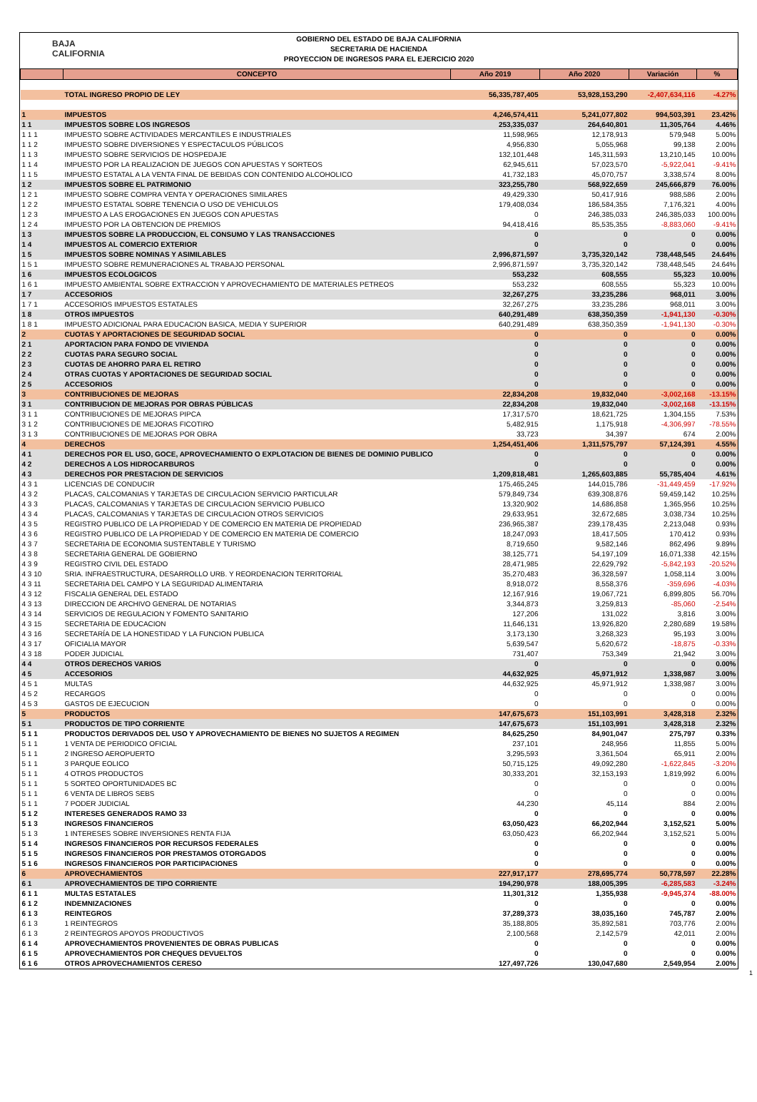BAJA
CALIFORNIA
GOBIERNO DEL ESTADO DE BAJA CALIFORNIA
SECRETARIA DE HACIENDA
PROYECCION DE INGRESOS PARA EL EJERCICIO 2020
| | CONCEPTO | Año 2019 | Año 2020 | Variación | % |
| --- | --- | --- | --- | --- | --- |
| | TOTAL INGRESO PROPIO DE LEY | 56,335,787,405 | 53,928,153,290 | -2,407,634,116 | -4.27% |
| 1 | IMPUESTOS | 4,246,574,411 | 5,241,077,802 | 994,503,391 | 23.42% |
| 1 1 | IMPUESTOS SOBRE LOS INGRESOS | 253,335,037 | 264,640,801 | 11,305,764 | 4.46% |
| 1 1 1 | IMPUESTO SOBRE ACTIVIDADES MERCANTILES E INDUSTRIALES | 11,598,965 | 12,178,913 | 579,948 | 5.00% |
| 1 1 2 | IMPUESTO SOBRE DIVERSIONES Y ESPECTACULOS PÚBLICOS | 4,956,830 | 5,055,968 | 99,138 | 2.00% |
| 1 1 3 | IMPUESTO SOBRE SERVICIOS DE HOSPEDAJE | 132,101,448 | 145,311,593 | 13,210,145 | 10.00% |
| 1 1 4 | IMPUESTO POR LA REALIZACION DE JUEGOS CON APUESTAS Y SORTEOS | 62,945,611 | 57,023,570 | -5,922,041 | -9.41% |
| 1 1 5 | IMPUESTO ESTATAL A LA VENTA FINAL DE BEBIDAS CON CONTENIDO ALCOHOLICO | 41,732,183 | 45,070,757 | 3,338,574 | 8.00% |
| 1 2 | IMPUESTOS SOBRE EL PATRIMONIO | 323,255,780 | 568,922,659 | 245,666,879 | 76.00% |
| 1 2 1 | IMPUESTO SOBRE COMPRA VENTA Y OPERACIONES SIMILARES | 49,429,330 | 50,417,916 | 988,586 | 2.00% |
| 1 2 2 | IMPUESTO ESTATAL SOBRE TENENCIA O USO DE VEHICULOS | 179,408,034 | 186,584,355 | 7,176,321 | 4.00% |
| 1 2 3 | IMPUESTO A LAS EROGACIONES EN JUEGOS CON APUESTAS | 0 | 246,385,033 | 246,385,033 | 100.00% |
| 1 2 4 | IMPUESTO POR LA OBTENCION DE PREMIOS | 94,418,416 | 85,535,355 | -8,883,060 | -9.41% |
| 1 3 | IMPUESTOS SOBRE LA PRODUCCION, EL CONSUMO Y LAS TRANSACCIONES | 0 | 0 | 0 | 0.00% |
| 1 4 | IMPUESTOS AL COMERCIO EXTERIOR | 0 | 0 | 0 | 0.00% |
| 1 5 | IMPUESTOS SOBRE NOMINAS Y ASIMILABLES | 2,996,871,597 | 3,735,320,142 | 738,448,545 | 24.64% |
| 1 5 1 | IMPUESTO SOBRE REMUNERACIONES AL TRABAJO PERSONAL | 2,996,871,597 | 3,735,320,142 | 738,448,545 | 24.64% |
| 1 6 | IMPUESTOS ECOLOGICOS | 553,232 | 608,555 | 55,323 | 10.00% |
| 1 6 1 | IMPUESTO AMBIENTAL SOBRE EXTRACCION Y APROVECHAMIENTO DE MATERIALES PETREOS | 553,232 | 608,555 | 55,323 | 10.00% |
| 1 7 | ACCESORIOS | 32,267,275 | 33,235,286 | 968,011 | 3.00% |
| 1 7 1 | ACCESORIOS IMPUESTOS ESTATALES | 32,267,275 | 33,235,286 | 968,011 | 3.00% |
| 1 8 | OTROS IMPUESTOS | 640,291,489 | 638,350,359 | -1,941,130 | -0.30% |
| 1 8 1 | IMPUESTO ADICIONAL PARA EDUCACION BASICA, MEDIA Y SUPERIOR | 640,291,489 | 638,350,359 | -1,941,130 | -0.30% |
| 2 | CUOTAS Y APORTACIONES DE SEGURIDAD SOCIAL | 0 | 0 | 0 | 0.00% |
| 2 1 | APORTACION PARA FONDO DE VIVIENDA | 0 | 0 | 0 | 0.00% |
| 2 2 | CUOTAS PARA SEGURO SOCIAL | 0 | 0 | 0 | 0.00% |
| 2 3 | CUOTAS DE AHORRO PARA EL RETIRO | 0 | 0 | 0 | 0.00% |
| 2 4 | OTRAS CUOTAS Y APORTACIONES DE SEGURIDAD SOCIAL | 0 | 0 | 0 | 0.00% |
| 2 5 | ACCESORIOS | 0 | 0 | 0 | 0.00% |
| 3 | CONTRIBUCIONES DE MEJORAS | 22,834,208 | 19,832,040 | -3,002,168 | -13.15% |
| 3 1 | CONTRIBUCION DE MEJORAS POR OBRAS PÚBLICAS | 22,834,208 | 19,832,040 | -3,002,168 | -13.15% |
| 3 1 1 | CONTRIBUCIONES DE MEJORAS PIPCA | 17,317,570 | 18,621,725 | 1,304,155 | 7.53% |
| 3 1 2 | CONTRIBUCIONES DE MEJORAS FICOTIRO | 5,482,915 | 1,175,918 | -4,306,997 | -78.55% |
| 3 1 3 | CONTRIBUCIONES DE MEJORAS POR OBRA | 33,723 | 34,397 | 674 | 2.00% |
| 4 | DERECHOS | 1,254,451,406 | 1,311,575,797 | 57,124,391 | 4.55% |
| 4 1 | DERECHOS POR EL USO, GOCE, APROVECHAMIENTO O EXPLOTACION DE BIENES DE DOMINIO PUBLICO | 0 | 0 | 0 | 0.00% |
| 4 2 | DERECHOS A LOS HIDROCARBUROS | 0 | 0 | 0 | 0.00% |
| 4 3 | DERECHOS POR PRESTACION DE SERVICIOS | 1,209,818,481 | 1,265,603,885 | 55,785,404 | 4.61% |
| 4 3 1 | LICENCIAS DE CONDUCIR | 175,465,245 | 144,015,786 | -31,449,459 | -17.92% |
| 4 3 2 | PLACAS, CALCOMANIAS Y TARJETAS DE CIRCULACION SERVICIO PARTICULAR | 579,849,734 | 639,308,876 | 59,459,142 | 10.25% |
| 4 3 3 | PLACAS, CALCOMANIAS Y TARJETAS DE CIRCULACION SERVICIO PUBLICO | 13,320,902 | 14,686,858 | 1,365,956 | 10.25% |
| 4 3 4 | PLACAS, CALCOMANIAS Y TARJETAS DE CIRCULACION OTROS SERVICIOS | 29,633,951 | 32,672,685 | 3,038,734 | 10.25% |
| 4 3 5 | REGISTRO PUBLICO DE LA PROPIEDAD Y DE COMERCIO EN MATERIA DE PROPIEDAD | 236,965,387 | 239,178,435 | 2,213,048 | 0.93% |
| 4 3 6 | REGISTRO PUBLICO DE LA PROPIEDAD Y DE COMERCIO EN MATERIA DE COMERCIO | 18,247,093 | 18,417,505 | 170,412 | 0.93% |
| 4 3 7 | SECRETARIA DE ECONOMIA SUSTENTABLE Y TURISMO | 8,719,650 | 9,582,146 | 862,496 | 9.89% |
| 4 3 8 | SECRETARIA GENERAL DE GOBIERNO | 38,125,771 | 54,197,109 | 16,071,338 | 42.15% |
| 4 3 9 | REGISTRO CIVIL DEL ESTADO | 28,471,985 | 22,629,792 | -5,842,193 | -20.52% |
| 4 3 10 | SRIA. INFRAESTRUCTURA, DESARROLLO URB. Y REORDENACION TERRITORIAL | 35,270,483 | 36,328,597 | 1,058,114 | 3.00% |
| 4 3 11 | SECRETARIA DEL CAMPO Y LA SEGURIDAD ALIMENTARIA | 8,918,072 | 8,558,376 | -359,696 | -4.03% |
| 4 3 12 | FISCALIA GENERAL DEL ESTADO | 12,167,916 | 19,067,721 | 6,899,805 | 56.70% |
| 4 3 13 | DIRECCION DE ARCHIVO GENERAL DE NOTARIAS | 3,344,873 | 3,259,813 | -85,060 | -2.54% |
| 4 3 14 | SERVICIOS DE REGULACION Y FOMENTO SANITARIO | 127,206 | 131,022 | 3,816 | 3.00% |
| 4 3 15 | SECRETARIA DE EDUCACION | 11,646,131 | 13,926,820 | 2,280,689 | 19.58% |
| 4 3 16 | SECRETARÍA DE LA HONESTIDAD Y LA FUNCION PUBLICA | 3,173,130 | 3,268,323 | 95,193 | 3.00% |
| 4 3 17 | OFICIALIA MAYOR | 5,639,547 | 5,620,672 | -18,875 | -0.33% |
| 4 3 18 | PODER JUDICIAL | 731,407 | 753,349 | 21,942 | 3.00% |
| 4 4 | OTROS DERECHOS VARIOS | 0 | 0 | 0 | 0.00% |
| 4 5 | ACCESORIOS | 44,632,925 | 45,971,912 | 1,338,987 | 3.00% |
| 4 5 1 | MULTAS | 44,632,925 | 45,971,912 | 1,338,987 | 3.00% |
| 4 5 2 | RECARGOS | 0 | 0 | 0 | 0.00% |
| 4 5 3 | GASTOS DE EJECUCION | 0 | 0 | 0 | 0.00% |
| 5 | PRODUCTOS | 147,675,673 | 151,103,991 | 3,428,318 | 2.32% |
| 5 1 | PRODUCTOS DE TIPO CORRIENTE | 147,675,673 | 151,103,991 | 3,428,318 | 2.32% |
| 5 1 1 | PRODUCTOS DERIVADOS DEL USO Y APROVECHAMIENTO DE BIENES NO SUJETOS A REGIMEN | 84,625,250 | 84,901,047 | 275,797 | 0.33% |
| 5 1 1 | 1 VENTA DE PERIODICO OFICIAL | 237,101 | 248,956 | 11,855 | 5.00% |
| 5 1 1 | 2 INGRESO AEROPUERTO | 3,295,593 | 3,361,504 | 65,911 | 2.00% |
| 5 1 1 | 3 PARQUE EOLICO | 50,715,125 | 49,092,280 | -1,622,845 | -3.20% |
| 5 1 1 | 4 OTROS PRODUCTOS | 30,333,201 | 32,153,193 | 1,819,992 | 6.00% |
| 5 1 1 | 5 SORTEO OPORTUNIDADES BC | 0 | 0 | 0 | 0.00% |
| 5 1 1 | 6 VENTA DE LIBROS SEBS | 0 | 0 | 0 | 0.00% |
| 5 1 1 | 7 PODER JUDICIAL | 44,230 | 45,114 | 884 | 2.00% |
| 5 1 2 | INTERESES GENERADOS RAMO 33 | 0 | 0 | 0 | 0.00% |
| 5 1 3 | INGRESOS FINANCIEROS | 63,050,423 | 66,202,944 | 3,152,521 | 5.00% |
| 5 1 3 | 1 INTERESES SOBRE INVERSIONES RENTA FIJA | 63,050,423 | 66,202,944 | 3,152,521 | 5.00% |
| 5 1 4 | INGRESOS FINANCIEROS POR RECURSOS FEDERALES | 0 | 0 | 0 | 0.00% |
| 5 1 5 | INGRESOS FINANCIEROS POR PRESTAMOS OTORGADOS | 0 | 0 | 0 | 0.00% |
| 5 1 6 | INGRESOS FINANCIEROS POR PARTICIPACIONES | 0 | 0 | 0 | 0.00% |
| 6 | APROVECHAMIENTOS | 227,917,177 | 278,695,774 | 50,778,597 | 22.28% |
| 6 1 | APROVECHAMIENTOS DE TIPO CORRIENTE | 194,290,978 | 188,005,395 | -6,285,583 | -3.24% |
| 6 1 1 | MULTAS ESTATALES | 11,301,312 | 1,355,938 | -9,945,374 | -88.00% |
| 6 1 2 | INDEMNIZACIONES | 0 | 0 | 0 | 0.00% |
| 6 1 3 | REINTEGROS | 37,289,373 | 38,035,160 | 745,787 | 2.00% |
| 6 1 3 | 1 REINTEGROS | 35,188,805 | 35,892,581 | 703,776 | 2.00% |
| 6 1 3 | 2 REINTEGROS APOYOS PRODUCTIVOS | 2,100,568 | 2,142,579 | 42,011 | 2.00% |
| 6 1 4 | APROVECHAMIENTOS PROVENIENTES DE OBRAS PUBLICAS | 0 | 0 | 0 | 0.00% |
| 6 1 5 | APROVECHAMIENTOS POR CHEQUES DEVUELTOS | 0 | 0 | 0 | 0.00% |
| 6 1 6 | OTROS APROVECHAMIENTOS CERESO | 127,497,726 | 130,047,680 | 2,549,954 | 2.00% |
1